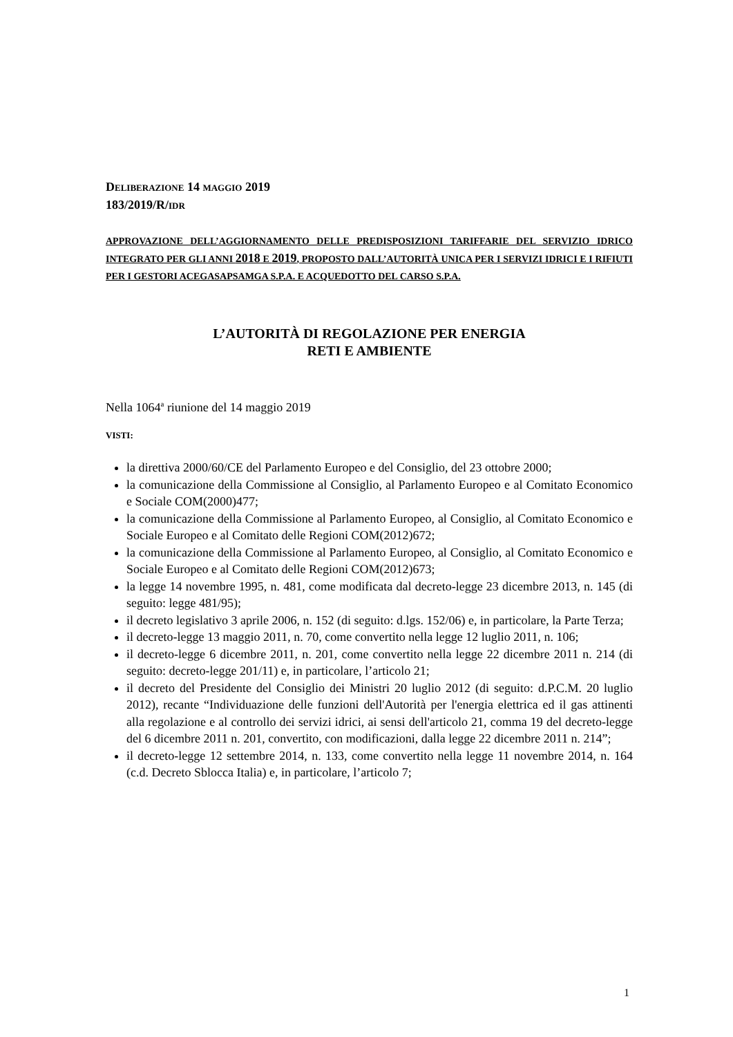DELIBERAZIONE 14 MAGGIO 2019
183/2019/R/IDR
APPROVAZIONE DELL’AGGIORNAMENTO DELLE PREDISPOSIZIONI TARIFFARIE DEL SERVIZIO IDRICO INTEGRATO PER GLI ANNI 2018 E 2019, PROPOSTO DALL’AUTORITÀ UNICA PER I SERVIZI IDRICI E I RIFIUTI PER I GESTORI ACEGASAPSAMGA S.P.A. E ACQUEDOTTO DEL CARSO S.P.A.
L’AUTORITÀ DI REGOLAZIONE PER ENERGIA
RETI E AMBIENTE
Nella 1064<sup>a</sup> riunione del 14 maggio 2019
VISTI:
la direttiva 2000/60/CE del Parlamento Europeo e del Consiglio, del 23 ottobre 2000;
la comunicazione della Commissione al Consiglio, al Parlamento Europeo e al Comitato Economico e Sociale COM(2000)477;
la comunicazione della Commissione al Parlamento Europeo, al Consiglio, al Comitato Economico e Sociale Europeo e al Comitato delle Regioni COM(2012)672;
la comunicazione della Commissione al Parlamento Europeo, al Consiglio, al Comitato Economico e Sociale Europeo e al Comitato delle Regioni COM(2012)673;
la legge 14 novembre 1995, n. 481, come modificata dal decreto-legge 23 dicembre 2013, n. 145 (di seguito: legge 481/95);
il decreto legislativo 3 aprile 2006, n. 152 (di seguito: d.lgs. 152/06) e, in particolare, la Parte Terza;
il decreto-legge 13 maggio 2011, n. 70, come convertito nella legge 12 luglio 2011, n. 106;
il decreto-legge 6 dicembre 2011, n. 201, come convertito nella legge 22 dicembre 2011 n. 214 (di seguito: decreto-legge 201/11) e, in particolare, l’articolo 21;
il decreto del Presidente del Consiglio dei Ministri 20 luglio 2012 (di seguito: d.P.C.M. 20 luglio 2012), recante “Individuazione delle funzioni dell'Autorità per l'energia elettrica ed il gas attinenti alla regolazione e al controllo dei servizi idrici, ai sensi dell'articolo 21, comma 19 del decreto-legge del 6 dicembre 2011 n. 201, convertito, con modificazioni, dalla legge 22 dicembre 2011 n. 214”;
il decreto-legge 12 settembre 2014, n. 133, come convertito nella legge 11 novembre 2014, n. 164 (c.d. Decreto Sblocca Italia) e, in particolare, l’articolo 7;
1